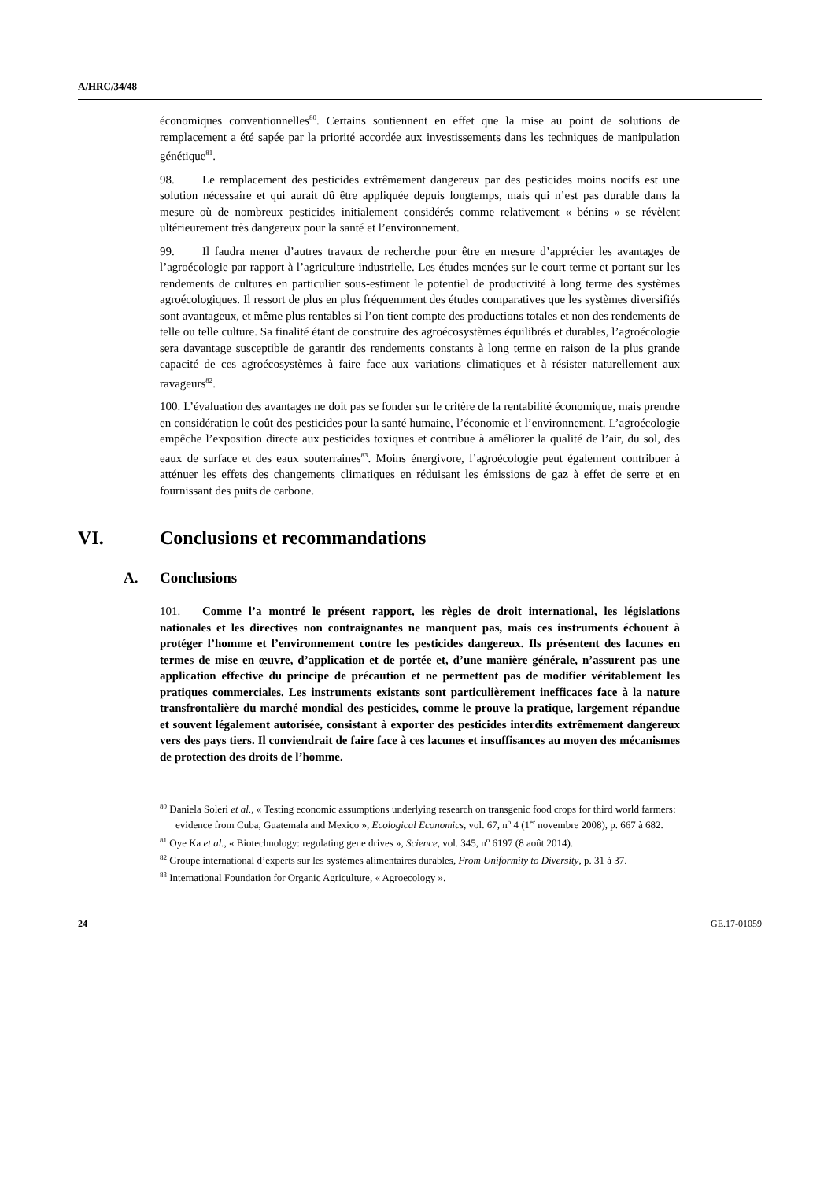A/HRC/34/48
économiques conventionnelles<sup>80</sup>. Certains soutiennent en effet que la mise au point de solutions de remplacement a été sapée par la priorité accordée aux investissements dans les techniques de manipulation génétique<sup>81</sup>.
98. Le remplacement des pesticides extrêmement dangereux par des pesticides moins nocifs est une solution nécessaire et qui aurait dû être appliquée depuis longtemps, mais qui n’est pas durable dans la mesure où de nombreux pesticides initialement considérés comme relativement « bénins » se révèlent ultérieurement très dangereux pour la santé et l’environnement.
99. Il faudra mener d’autres travaux de recherche pour être en mesure d’apprécier les avantages de l’agroécologie par rapport à l’agriculture industrielle. Les études menées sur le court terme et portant sur les rendements de cultures en particulier sous-estiment le potentiel de productivité à long terme des systèmes agroécologiques. Il ressort de plus en plus fréquemment des études comparatives que les systèmes diversifiés sont avantageux, et même plus rentables si l’on tient compte des productions totales et non des rendements de telle ou telle culture. Sa finalité étant de construire des agroécosystèmes équilibrés et durables, l’agroécologie sera davantage susceptible de garantir des rendements constants à long terme en raison de la plus grande capacité de ces agroécosystèmes à faire face aux variations climatiques et à résister naturellement aux ravageurs<sup>82</sup>.
100. L’évaluation des avantages ne doit pas se fonder sur le critère de la rentabilité économique, mais prendre en considération le coût des pesticides pour la santé humaine, l’économie et l’environnement. L’agroécologie empêche l’exposition directe aux pesticides toxiques et contribue à améliorer la qualité de l’air, du sol, des eaux de surface et des eaux souterraines<sup>83</sup>. Moins énergivore, l’agroécologie peut également contribuer à atténuer les effets des changements climatiques en réduisant les émissions de gaz à effet de serre et en fournissant des puits de carbone.
VI. Conclusions et recommandations
A. Conclusions
101. Comme l’a montré le présent rapport, les règles de droit international, les législations nationales et les directives non contraignantes ne manquent pas, mais ces instruments échouent à protéger l’homme et l’environnement contre les pesticides dangereux. Ils présentent des lacunes en termes de mise en œuvre, d’application et de portée et, d’une manière générale, n’assurent pas une application effective du principe de précaution et ne permettent pas de modifier véritablement les pratiques commerciales. Les instruments existants sont particulièrement inefficaces face à la nature transfrontalière du marché mondial des pesticides, comme le prouve la pratique, largement répandue et souvent légalement autorisée, consistant à exporter des pesticides interdits extrêmement dangereux vers des pays tiers. Il conviendrait de faire face à ces lacunes et insuffisances au moyen des mécanismes de protection des droits de l’homme.
<sup>80</sup> Daniela Soleri et al., « Testing economic assumptions underlying research on transgenic food crops for third world farmers: evidence from Cuba, Guatemala and Mexico », Ecological Economics, vol. 67, n<sup>o</sup> 4 (1<sup>er</sup> novembre 2008), p. 667 à 682.
<sup>81</sup> Oye Ka et al., « Biotechnology: regulating gene drives », Science, vol. 345, n<sup>o</sup> 6197 (8 août 2014).
<sup>82</sup> Groupe international d’experts sur les systèmes alimentaires durables, From Uniformity to Diversity, p. 31 à 37.
<sup>83</sup> International Foundation for Organic Agriculture, « Agroecology ».
24 GE.17-01059